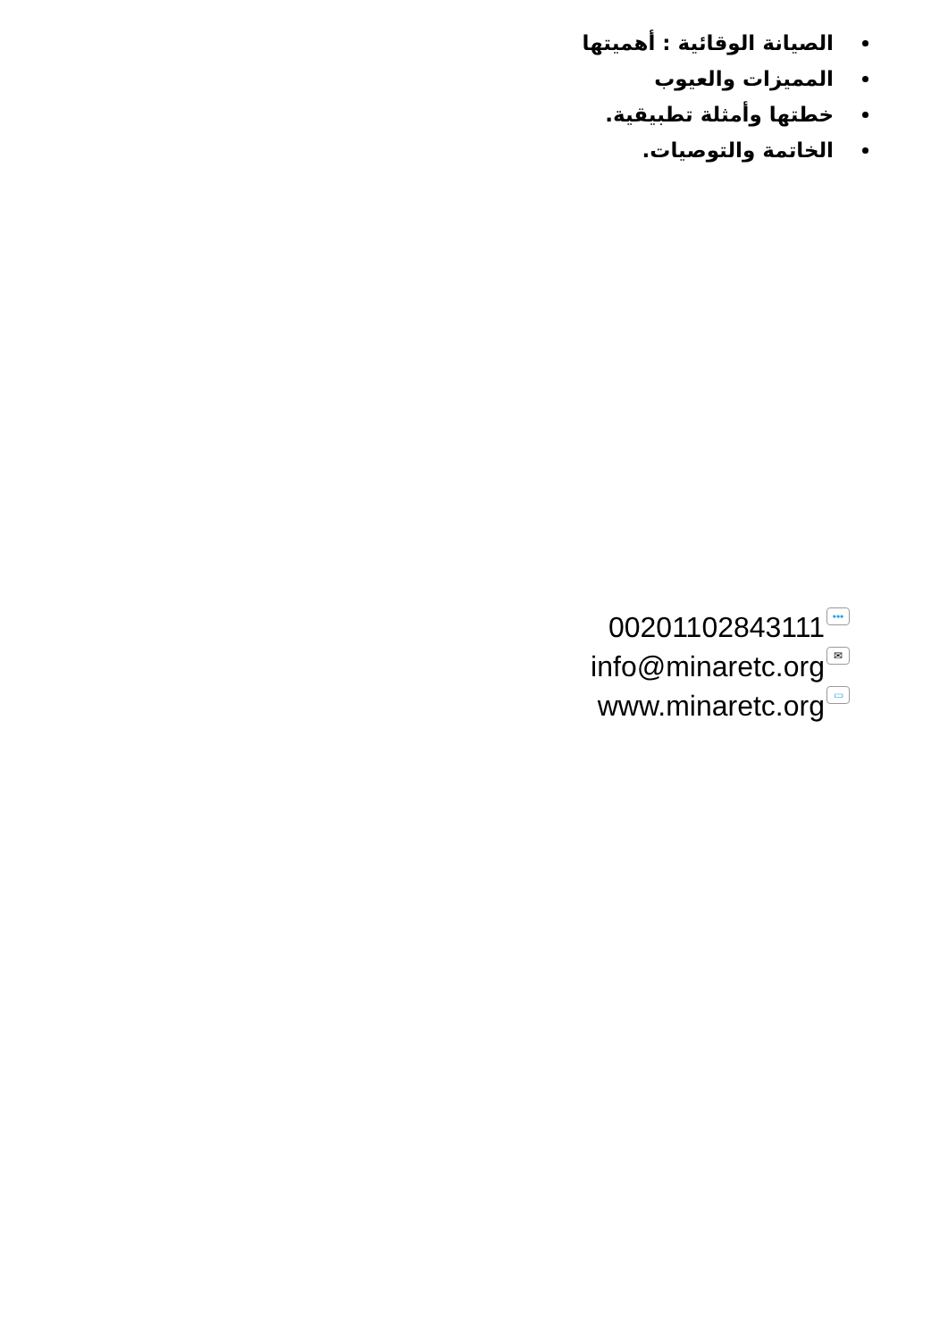الصيانة الوقائية : أهميتها
المميزات والعيوب
خطتها وأمثلة تطبيقية.
الخاتمة والتوصيات.
00201102843111 •••
info@minaretc.org ✉
www.minaretc.org ▭